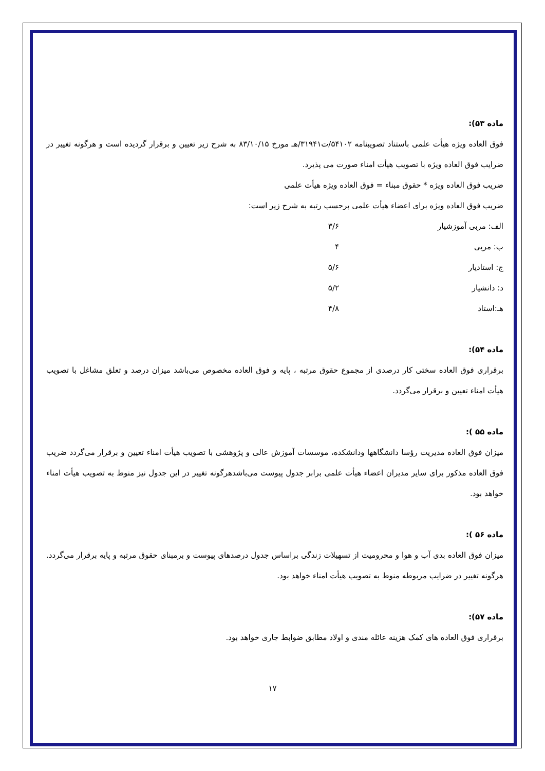ماده ۵۳):
فوق العاده ویژه هیأت علمی باستناد تصویبنامه ۵۴۱۰۲/ت۳۱۹۴۱/هـ مورخ ۸۳/۱۰/۱۵ به شرح زیر تعیین و برقرار گردیده است و هرگونه تغییر در ضرایب فوق العاده ویژه با تصویب هیأت امناء صورت می پذیرد.
ضریب فوق العاده ویژه * حقوق مبناء = فوق العاده ویژه هیأت علمی
ضریب فوق العاده ویژه برای اعضاء هیأت علمی برحسب رتبه به شرح زیر است:
الف: مربی آموزشیار ۳/۶
ب: مربی ۴
ج: استادیار ۵/۶
د: دانشیار ۵/۲
هـ:استاد ۴/۸
ماده ۵۴):
برقراری فوق العاده سختی کار درصدی از مجموع حقوق مرتبه ، پایه و فوق العاده مخصوص می‌باشد میزان درصد و تعلق مشاغل با تصویب هیأت امناء تعیین و برقرار می‌گردد.
ماده ۵۵ ):
میزان فوق العاده مدیریت رؤسا دانشگاهها ودانشکده، موسسات آموزش عالی و پژوهشی با تصویب هیأت امناء تعیین و برقرار می‌گردد ضریب فوق العاده مذکور برای سایر مدیران اعضاء هیأت علمی برابر جدول پیوست می‌باشدهرگونه تغییر در این جدول نیز منوط به تصویب هیأت امناء خواهد بود.
ماده ۵۶ ):
میزان فوق العاده بدی آب و هوا و محرومیت از تسهیلات زندگی براساس جدول درصدهای پیوست و برمبنای حقوق مرتبه و پایه برقرار می‌گردد. هرگونه تغییر در ضرایب مربوطه منوط به تصویب هیأت امناء خواهد بود.
ماده ۵۷):
برقراری فوق العاده های کمک هزینه عائله مندی و اولاد مطابق ضوابط جاری خواهد بود.
۱۷